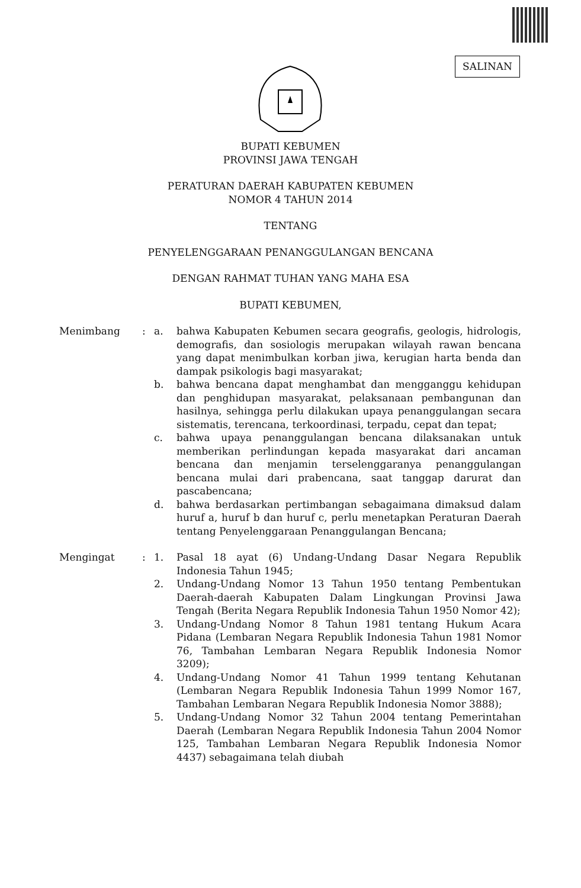SALINAN
BUPATI KEBUMEN
PROVINSI JAWA TENGAH
PERATURAN DAERAH KABUPATEN KEBUMEN
NOMOR 4 TAHUN 2014
TENTANG
PENYELENGGARAAN PENANGGULANGAN BENCANA
DENGAN RAHMAT TUHAN YANG MAHA ESA
BUPATI KEBUMEN,
| Menimbang | : | a. | bahwa Kabupaten Kebumen secara geografis, geologis, hidrologis, demografis, dan sosiologis merupakan wilayah rawan bencana yang dapat menimbulkan korban jiwa, kerugian harta benda dan dampak psikologis bagi masyarakat; |
| | | b. | bahwa bencana dapat menghambat dan mengganggu kehidupan dan penghidupan masyarakat, pelaksanaan pembangunan dan hasilnya, sehingga perlu dilakukan upaya penanggulangan secara sistematis, terencana, terkoordinasi, terpadu, cepat dan tepat; |
| | | c. | bahwa upaya penanggulangan bencana dilaksanakan untuk memberikan perlindungan kepada masyarakat dari ancaman bencana dan menjamin terselenggaranya penanggulangan bencana mulai dari prabencana, saat tanggap darurat dan pascabencana; |
| | | d. | bahwa berdasarkan pertimbangan sebagaimana dimaksud dalam huruf a, huruf b dan huruf c, perlu menetapkan Peraturan Daerah tentang Penyelenggaraan Penanggulangan Bencana; |
| Mengingat | : | 1. | Pasal 18 ayat (6) Undang-Undang Dasar Negara Republik Indonesia Tahun 1945; |
| | | 2. | Undang-Undang Nomor 13 Tahun 1950 tentang Pembentukan Daerah-daerah Kabupaten Dalam Lingkungan Provinsi Jawa Tengah (Berita Negara Republik Indonesia Tahun 1950 Nomor 42); |
| | | 3. | Undang-Undang Nomor 8 Tahun 1981 tentang Hukum Acara Pidana (Lembaran Negara Republik Indonesia Tahun 1981 Nomor 76, Tambahan Lembaran Negara Republik Indonesia Nomor 3209); |
| | | 4. | Undang-Undang Nomor 41 Tahun 1999 tentang Kehutanan (Lembaran Negara Republik Indonesia Tahun 1999 Nomor 167, Tambahan Lembaran Negara Republik Indonesia Nomor 3888); |
| | | 5. | Undang-Undang Nomor 32 Tahun 2004 tentang Pemerintahan Daerah (Lembaran Negara Republik Indonesia Tahun 2004 Nomor 125, Tambahan Lembaran Negara Republik Indonesia Nomor 4437) sebagaimana telah diubah |